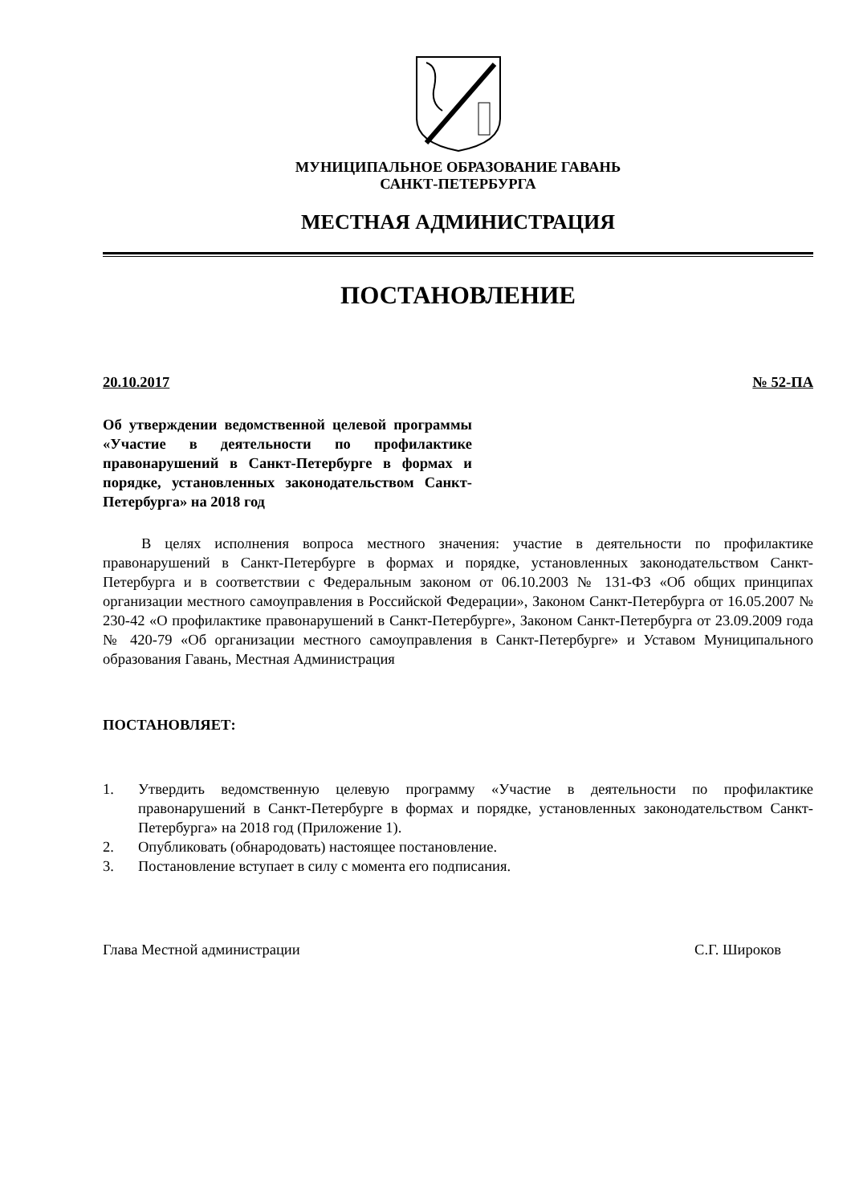МУНИЦИПАЛЬНОЕ ОБРАЗОВАНИЕ ГАВАНЬ
САНКТ-ПЕТЕРБУРГА
МЕСТНАЯ АДМИНИСТРАЦИЯ
ПОСТАНОВЛЕНИЕ
20.10.2017 № 52-ПА
Об утверждении ведомственной целевой программы «Участие в деятельности по профилактике правонарушений в Санкт-Петербурге в формах и порядке, установленных законодательством Санкт-Петербурга» на 2018 год
В целях исполнения вопроса местного значения: участие в деятельности по профилактике правонарушений в Санкт-Петербурге в формах и порядке, установленных законодательством Санкт-Петербурга и в соответствии с Федеральным законом от 06.10.2003 № 131-ФЗ «Об общих принципах организации местного самоуправления в Российской Федерации», Законом Санкт-Петербурга от 16.05.2007 № 230-42 «О профилактике правонарушений в Санкт-Петербурге», Законом Санкт-Петербурга от 23.09.2009 года № 420-79 «Об организации местного самоуправления в Санкт-Петербурге» и Уставом Муниципального образования Гавань, Местная Администрация
ПОСТАНОВЛЯЕТ:
1. Утвердить ведомственную целевую программу «Участие в деятельности по профилактике правонарушений в Санкт-Петербурге в формах и порядке, установленных законодательством Санкт-Петербурга» на 2018 год (Приложение 1).
2. Опубликовать (обнародовать) настоящее постановление.
3. Постановление вступает в силу с момента его подписания.
Глава Местной администрации С.Г. Широков